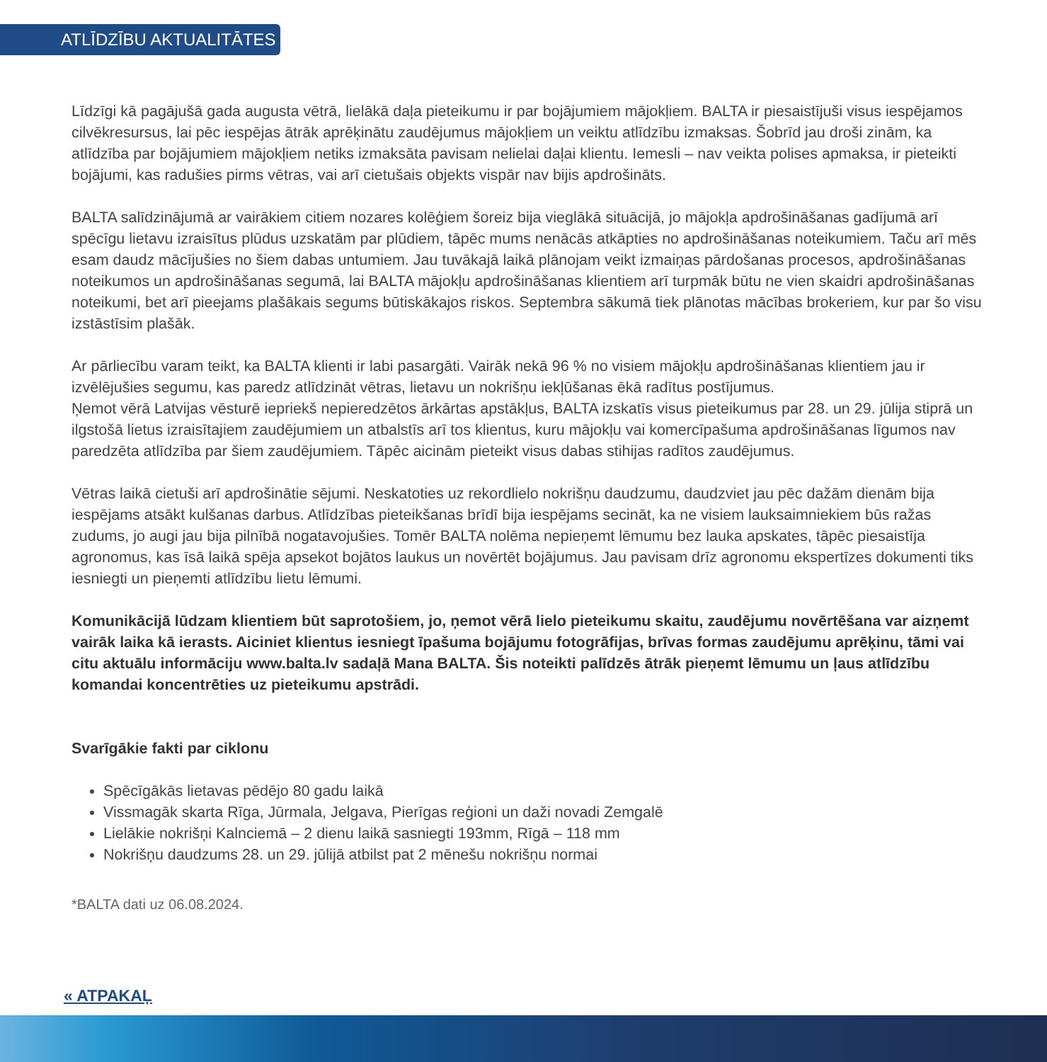ATLĪDZĪBU AKTUALITĀTES
Līdzīgi kā pagājušā gada augusta vētrā, lielākā daļa pieteikumu ir par bojājumiem mājokļiem. BALTA ir piesaistījuši visus iespējamos cilvēkresursus, lai pēc iespējas ātrāk aprēķinātu zaudējumus mājokļiem un veiktu atlīdzību izmaksas. Šobrīd jau droši zinām, ka atlīdzība par bojājumiem mājokļiem netiks izmaksāta pavisam nelielai daļai klientu. Iemesli – nav veikta polises apmaksa, ir pieteikti bojājumi, kas radušies pirms vētras, vai arī cietušais objekts vispār nav bijis apdrošināts.
BALTA salīdzinājumā ar vairākiem citiem nozares kolēģiem šoreiz bija vieglākā situācijā, jo mājokļa apdrošināšanas gadījumā arī spēcīgu lietavu izraisītus plūdus uzskatām par plūdiem, tāpēc mums nenācās atkāpties no apdrošināšanas noteikumiem. Taču arī mēs esam daudz mācījušies no šiem dabas untumiem. Jau tuvākajā laikā plānojam veikt izmaiņas pārdošanas procesos, apdrošināšanas noteikumos un apdrošināšanas segumā, lai BALTA mājokļu apdrošināšanas klientiem arī turpmāk būtu ne vien skaidri apdrošināšanas noteikumi, bet arī pieejams plašākais segums būtiskākajos riskos. Septembra sākumā tiek plānotas mācības brokeriem, kur par šo visu izstāstīsim plašāk.
Ar pārliecību varam teikt, ka BALTA klienti ir labi pasargāti. Vairāk nekā 96 % no visiem mājokļu apdrošināšanas klientiem jau ir izvēlējušies segumu, kas paredz atlīdzināt vētras, lietavu un nokrišņu iekļūšanas ēkā radītus postījumus.
Ņemot vērā Latvijas vēsturē iepriekš nepieredzētos ārkārtas apstākļus, BALTA izskatīs visus pieteikumus par 28. un 29. jūlija stiprā un ilgstošā lietus izraisītajiem zaudējumiem un atbalstīs arī tos klientus, kuru mājokļu vai komercīpašuma apdrošināšanas līgumos nav paredzēta atlīdzība par šiem zaudējumiem. Tāpēc aicinām pieteikt visus dabas stihijas radītos zaudējumus.
Vētras laikā cietuši arī apdrošinātie sējumi. Neskatoties uz rekordlielo nokrišņu daudzumu, daudzviet jau pēc dažām dienām bija iespējams atsākt kulšanas darbus. Atlīdzības pieteikšanas brīdī bija iespējams secināt, ka ne visiem lauksaimniekiem būs ražas zudums, jo augi jau bija pilnībā nogatavojušies. Tomēr BALTA nolēma nepieņemt lēmumu bez lauka apskates, tāpēc piesaistīja agronomus, kas īsā laikā spēja apsekot bojātos laukus un novērtēt bojājumus. Jau pavisam drīz agronomu ekspertīzes dokumenti tiks iesniegti un pieņemti atlīdzību lietu lēmumi.
Komunikācijā lūdzam klientiem būt saprotošiem, jo, ņemot vērā lielo pieteikumu skaitu, zaudējumu novērtēšana var aizņemt vairāk laika kā ierasts. Aiciniet klientus iesniegt īpašuma bojājumu fotogrāfijas, brīvas formas zaudējumu aprēķinu, tāmi vai citu aktuālu informāciju www.balta.lv sadaļā Mana BALTA. Šis noteikti palīdzēs ātrāk pieņemt lēmumu un ļaus atlīdzību komandai koncentrēties uz pieteikumu apstrādi.
Svarīgākie fakti par ciklonu
Spēcīgākās lietavas pēdējo 80 gadu laikā
Vissmagāk skarta Rīga, Jūrmala, Jelgava, Pierīgas reģioni un daži novadi Zemgalē
Lielākie nokrišņi Kalnciemā – 2 dienu laikā sasniegti 193mm, Rīgā – 118 mm
Nokrišņu daudzums 28. un 29. jūlijā atbilst pat 2 mēnešu nokrišņu normai
*BALTA dati uz 06.08.2024.
« ATPAKAĻ